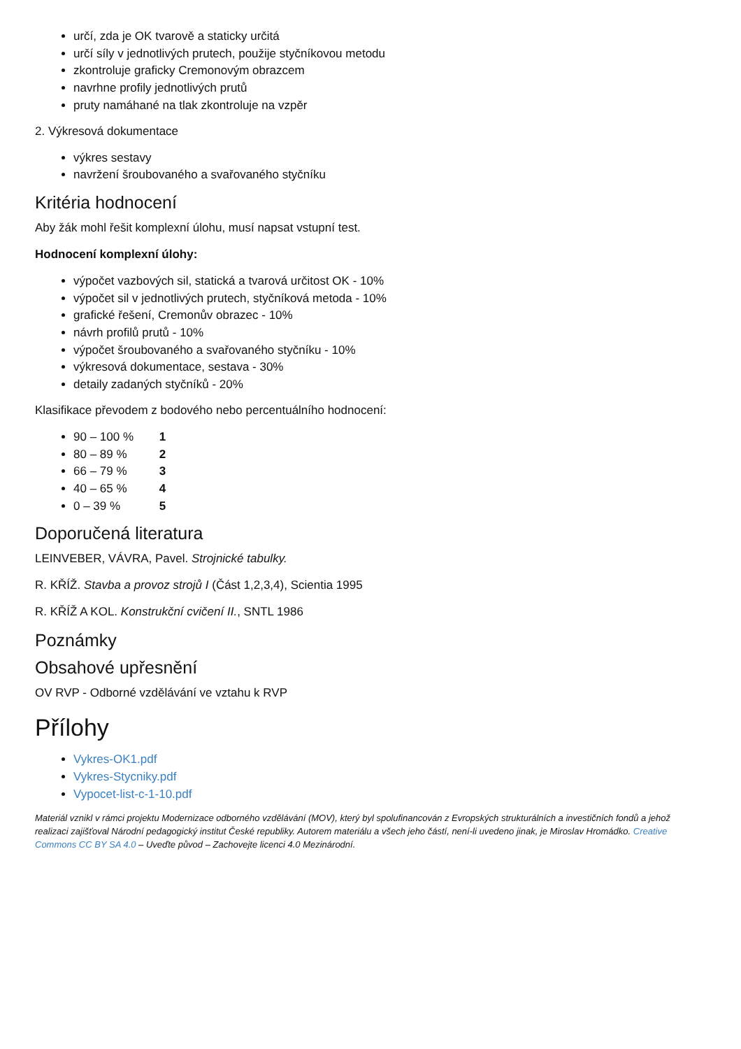určí, zda je OK tvarově a staticky určitá
určí síly v jednotlivých prutech, použije styčníkovou metodu
zkontroluje graficky Cremonovým obrazcem
navrhne profily jednotlivých prutů
pruty namáhané na tlak zkontroluje na vzpěr
2. Výkresová dokumentace
výkres sestavy
navržení šroubovaného a svařovaného styčníku
Kritéria hodnocení
Aby žák mohl řešit komplexní úlohu, musí napsat vstupní test.
Hodnocení komplexní úlohy:
výpočet vazbových sil, statická a tvarová určitost OK - 10%
výpočet sil v jednotlivých prutech, styčníková metoda - 10%
grafické řešení, Cremonův obrazec - 10%
návrh profilů prutů - 10%
výpočet šroubovaného a svařovaného styčníku - 10%
výkresová dokumentace, sestava - 30%
detaily zadaných styčníků - 20%
Klasifikace převodem z bodového nebo percentuálního hodnocení:
90 – 100 % 1
80 – 89 % 2
66 – 79 % 3
40 – 65 % 4
0 – 39 % 5
Doporučená literatura
LEINVEBER, VÁVRA, Pavel. Strojnické tabulky.
R. KŘÍŽ. Stavba a provoz strojů I (Část 1,2,3,4), Scientia 1995
R. KŘÍŽ A KOL. Konstrukční cvičení II., SNTL 1986
Poznámky
Obsahové upřesnění
OV RVP - Odborné vzdělávání ve vztahu k RVP
Přílohy
Vykres-OK1.pdf
Vykres-Stycniky.pdf
Vypocet-list-c-1-10.pdf
Materiál vznikl v rámci projektu Modernizace odborného vzdělávání (MOV), který byl spolufinancován z Evropských strukturálních a investičních fondů a jehož realizaci zajišťoval Národní pedagogický institut České republiky. Autorem materiálu a všech jeho částí, není-li uvedeno jinak, je Miroslav Hromádko. Creative Commons CC BY SA 4.0 – Uveďte původ – Zachovejte licenci 4.0 Mezinárodní.